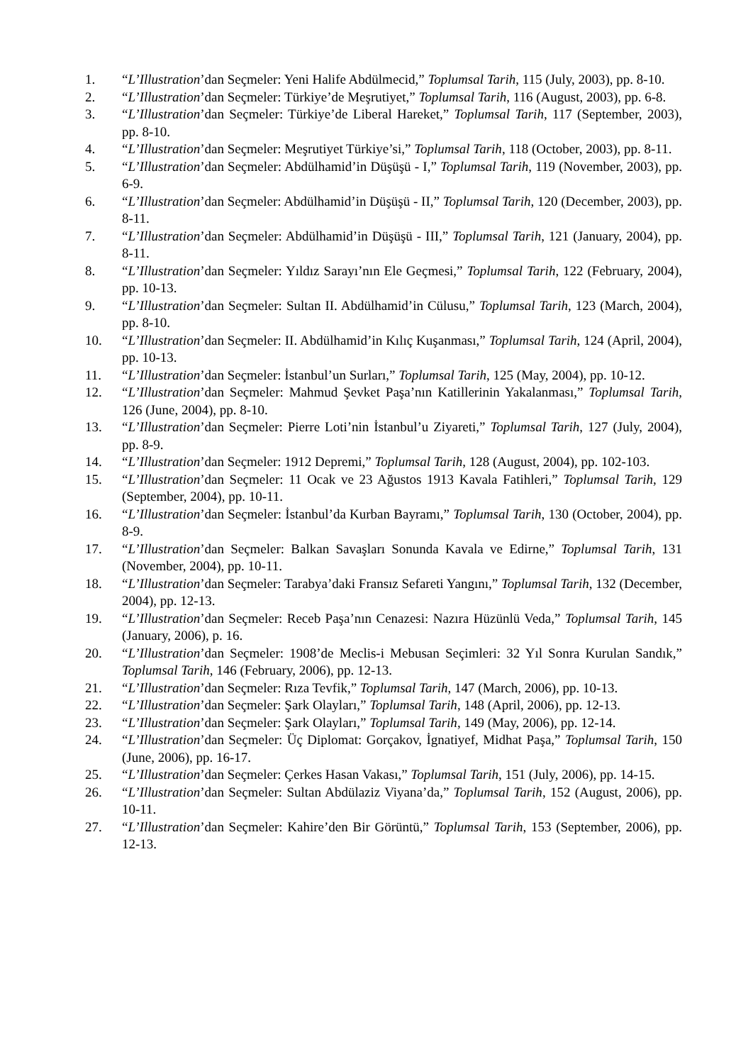1. “L’Illustration’dan Seçmeler: Yeni Halife Abdülmecid,” Toplumsal Tarih, 115 (July, 2003), pp. 8-10.
2. “L’Illustration’dan Seçmeler: Türkiye’de Meşrutiyet,” Toplumsal Tarih, 116 (August, 2003), pp. 6-8.
3. “L’Illustration’dan Seçmeler: Türkiye’de Liberal Hareket,” Toplumsal Tarih, 117 (September, 2003), pp. 8-10.
4. “L’Illustration’dan Seçmeler: Meşrutiyet Türkiye’si,” Toplumsal Tarih, 118 (October, 2003), pp. 8-11.
5. “L’Illustration’dan Seçmeler: Abdülhamid’in Düşüşü - I,” Toplumsal Tarih, 119 (November, 2003), pp. 6-9.
6. “L’Illustration’dan Seçmeler: Abdülhamid’in Düşüşü - II,” Toplumsal Tarih, 120 (December, 2003), pp. 8-11.
7. “L’Illustration’dan Seçmeler: Abdülhamid’in Düşüşü - III,” Toplumsal Tarih, 121 (January, 2004), pp. 8-11.
8. “L’Illustration’dan Seçmeler: Yıldız Sarayı’nın Ele Geçmesi,” Toplumsal Tarih, 122 (February, 2004), pp. 10-13.
9. “L’Illustration’dan Seçmeler: Sultan II. Abdülhamid’in Cülusu,” Toplumsal Tarih, 123 (March, 2004), pp. 8-10.
10. “L’Illustration’dan Seçmeler: II. Abdülhamid’in Kılıç Kuşanması,” Toplumsal Tarih, 124 (April, 2004), pp. 10-13.
11. “L’Illustration’dan Seçmeler: İstanbul’un Surları,” Toplumsal Tarih, 125 (May, 2004), pp. 10-12.
12. “L’Illustration’dan Seçmeler: Mahmud Şevket Paşa’nın Katillerinin Yakalanması,” Toplumsal Tarih, 126 (June, 2004), pp. 8-10.
13. “L’Illustration’dan Seçmeler: Pierre Loti’nin İstanbul’u Ziyareti,” Toplumsal Tarih, 127 (July, 2004), pp. 8-9.
14. “L’Illustration’dan Seçmeler: 1912 Depremi,” Toplumsal Tarih, 128 (August, 2004), pp. 102-103.
15. “L’Illustration’dan Seçmeler: 11 Ocak ve 23 Ağustos 1913 Kavala Fatihleri,” Toplumsal Tarih, 129 (September, 2004), pp. 10-11.
16. “L’Illustration’dan Seçmeler: İstanbul’da Kurban Bayramı,” Toplumsal Tarih, 130 (October, 2004), pp. 8-9.
17. “L’Illustration’dan Seçmeler: Balkan Savaşları Sonunda Kavala ve Edirne,” Toplumsal Tarih, 131 (November, 2004), pp. 10-11.
18. “L’Illustration’dan Seçmeler: Tarabya’daki Fransız Sefareti Yangını,” Toplumsal Tarih, 132 (December, 2004), pp. 12-13.
19. “L’Illustration’dan Seçmeler: Receb Paşa’nın Cenazesi: Nazıra Hüzünlü Veda,” Toplumsal Tarih, 145 (January, 2006), p. 16.
20. “L’Illustration’dan Seçmeler: 1908’de Meclis-i Mebusan Seçimleri: 32 Yıl Sonra Kurulan Sandık,” Toplumsal Tarih, 146 (February, 2006), pp. 12-13.
21. “L’Illustration’dan Seçmeler: Rıza Tevfik,” Toplumsal Tarih, 147 (March, 2006), pp. 10-13.
22. “L’Illustration’dan Seçmeler: Şark Olayları,” Toplumsal Tarih, 148 (April, 2006), pp. 12-13.
23. “L’Illustration’dan Seçmeler: Şark Olayları,” Toplumsal Tarih, 149 (May, 2006), pp. 12-14.
24. “L’Illustration’dan Seçmeler: Üç Diplomat: Gorçakov, İgnatiyef, Midhat Paşa,” Toplumsal Tarih, 150 (June, 2006), pp. 16-17.
25. “L’Illustration’dan Seçmeler: Çerkes Hasan Vakası,” Toplumsal Tarih, 151 (July, 2006), pp. 14-15.
26. “L’Illustration’dan Seçmeler: Sultan Abdülaziz Viyana’da,” Toplumsal Tarih, 152 (August, 2006), pp. 10-11.
27. “L’Illustration’dan Seçmeler: Kahire’den Bir Görüntü,” Toplumsal Tarih, 153 (September, 2006), pp. 12-13.